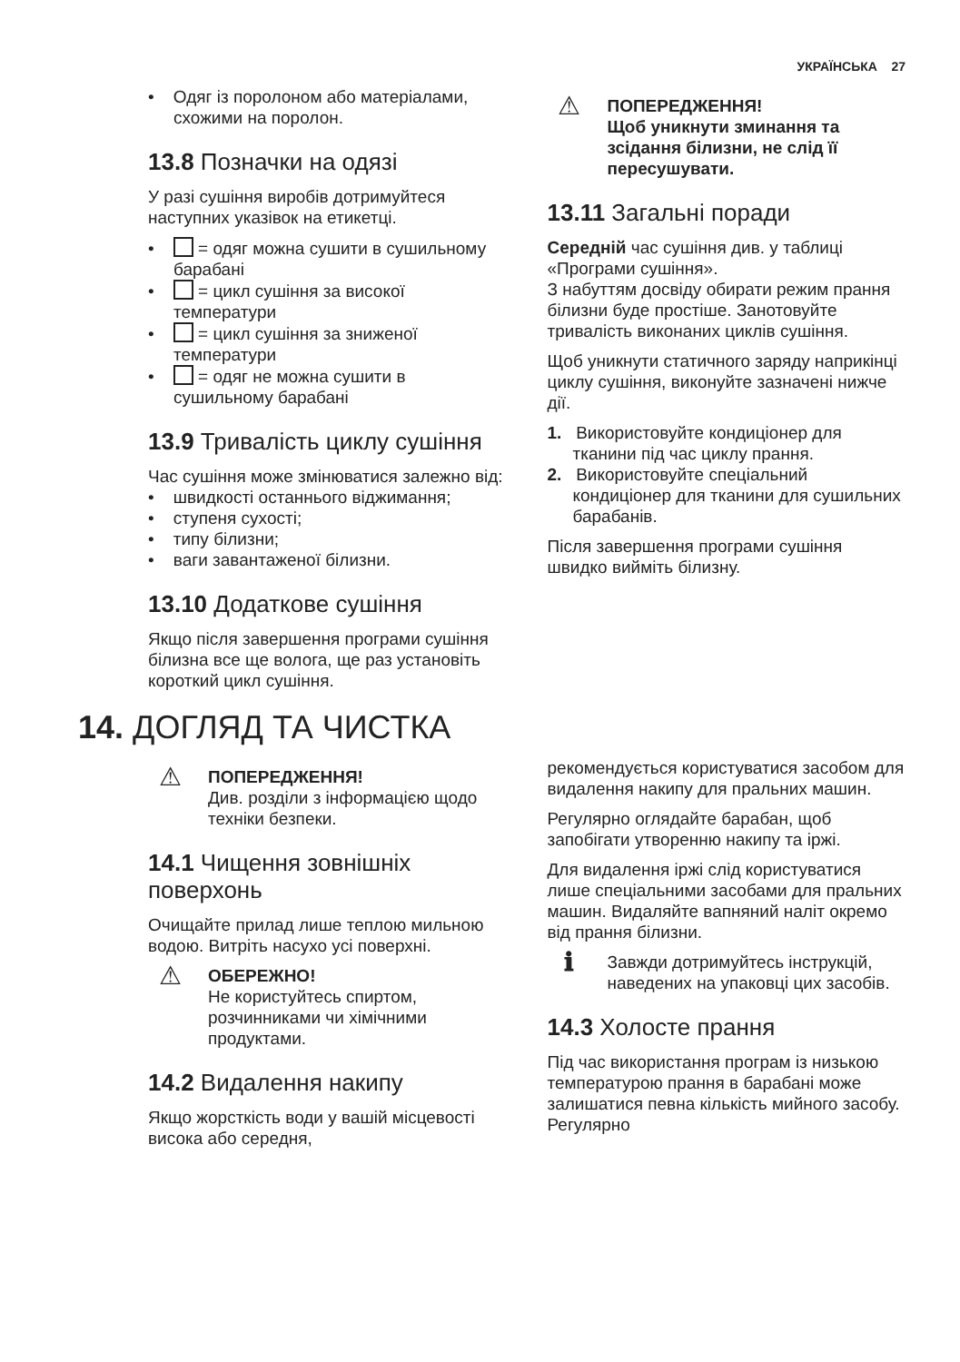УКРАЇНСЬКА 27
• Одяг із поролоном або матеріалами, схожими на поролон.
13.8 Позначки на одязі
У разі сушіння виробів дотримуйтеся наступних указівок на етикетці.
• = одяг можна сушити в сушильному барабані
• = цикл сушіння за високої температури
• = цикл сушіння за зниженої температури
• = одяг не можна сушити в сушильному барабані
13.9 Тривалість циклу сушіння
Час сушіння може змінюватися залежно від:
• швидкості останнього віджимання;
• ступеня сухості;
• типу білизни;
• ваги завантаженої білизни.
13.10 Додаткове сушіння
Якщо після завершення програми сушіння білизна все ще волога, ще раз установіть короткий цикл сушіння.
⚠
ПОПЕРЕДЖЕННЯ!
Щоб уникнути зминання та зсідання білизни, не слід її пересушувати.
13.11 Загальні поради
Середній час сушіння див. у таблиці «Програми сушіння».
З набуттям досвіду обирати режим прання білизни буде простіше. Занотовуйте тривалість виконаних циклів сушіння.
Щоб уникнути статичного заряду наприкінці циклу сушіння, виконуйте зазначені нижче дії.
1. Використовуйте кондиціонер для тканини під час циклу прання.
2. Використовуйте спеціальний кондиціонер для тканини для сушильних барабанів.
Після завершення програми сушіння швидко вийміть білизну.
14. ДОГЛЯД ТА ЧИСТКА
⚠
ПОПЕРЕДЖЕННЯ!
Див. розділи з інформацією щодо техніки безпеки.
14.1 Чищення зовнішніх поверхонь
Очищайте прилад лише теплою мильною водою. Витріть насухо усі поверхні.
⚠
ОБЕРЕЖНО!
Не користуйтесь спиртом, розчинниками чи хімічними продуктами.
14.2 Видалення накипу
Якщо жорсткість води у вашій місцевості висока або середня,
рекомендується користуватися засобом для видалення накипу для пральних машин.
Регулярно оглядайте барабан, щоб запобігати утворенню накипу та іржі.
Для видалення іржі слід користуватися лише спеціальними засобами для пральних машин. Видаляйте вапняний наліт окремо від прання білизни.
ℹ
Завжди дотримуйтесь інструкцій, наведених на упаковці цих засобів.
14.3 Холосте прання
Під час використання програм із низькою температурою прання в барабані може залишатися певна кількість мийного засобу. Регулярно